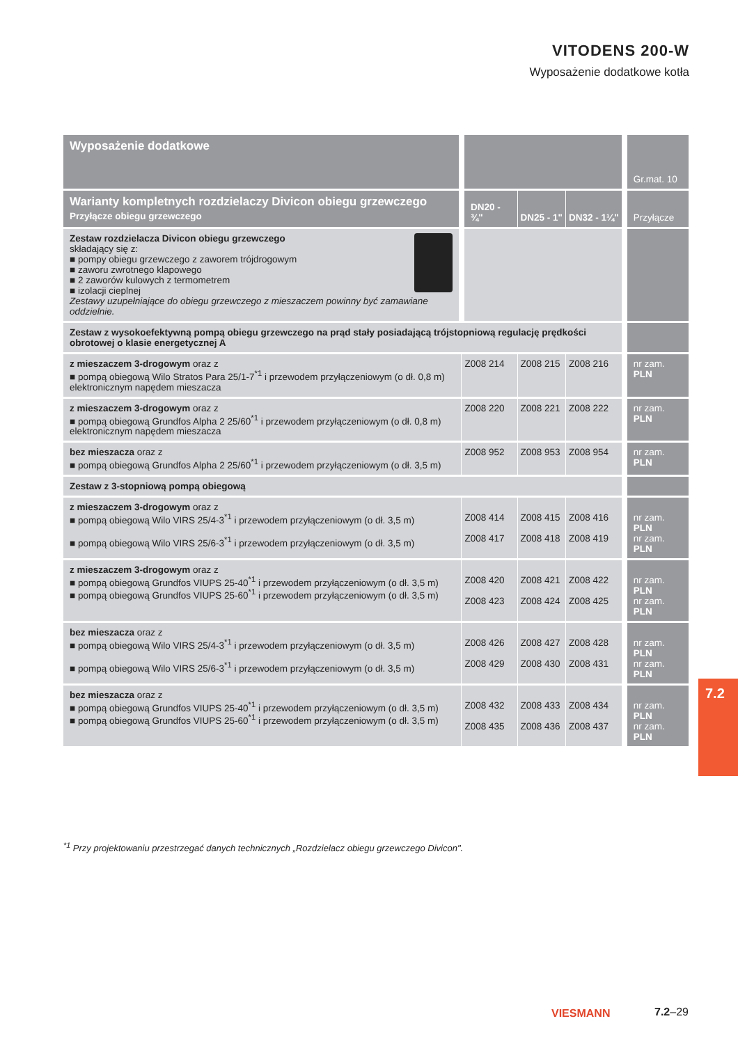VITODENS 200-W
Wyposażenie dodatkowe kotła
| Wyposażenie dodatkowe | | | | Gr.mat. 10 |
| --- | --- | --- | --- | --- |
| Warianty kompletnych rozdzielaczy Divicon obiegu grzewczego Przyłącze obiegu grzewczego | DN20 - ¾" | DN25 - 1" | DN32 - 1¼" | Przyłącze |
| Zestaw rozdzielacza Divicon obiegu grzewczego składający się z: ■ pompy obiegu grzewczego z zaworem trójdrogowym ■ zaworu zwrotnego klapowego ■ 2 zaworów kulowych z termometrem ■ izolacji cieplnej Zestawy uzupełniające do obiegu grzewczego z mieszaczem powinny być zamawiane oddzielnie. | | | | |
| Zestaw z wysokoefektywną pompą obiegu grzewczego na prąd stały posiadającą trójstopniową regulację prędkości obrotowej o klasie energetycznej A | | | | |
| z mieszaczem 3-drogowym oraz z ■ pompą obiegową Wilo Stratos Para 25/1-7<sup>*1</sup> i przewodem przyłączeniowym (o dł. 0,8 m) elektronicznym napędem mieszacza | Z008 214 | Z008 215 | Z008 216 | nr zam. PLN |
| z mieszaczem 3-drogowym oraz z ■ pompą obiegową Grundfos Alpha 2 25/60<sup>*1</sup> i przewodem przyłączeniowym (o dł. 0,8 m) elektronicznym napędem mieszacza | Z008 220 | Z008 221 | Z008 222 | nr zam. PLN |
| bez mieszacza oraz z ■ pompą obiegową Grundfos Alpha 2 25/60<sup>*1</sup> i przewodem przyłączeniowym (o dł. 3,5 m) | Z008 952 | Z008 953 | Z008 954 | nr zam. PLN |
| Zestaw z 3-stopniową pompą obiegową | | | | |
| z mieszaczem 3-drogowym oraz z ■ pompą obiegową Wilo VIRS 25/4-3<sup>*1</sup> i przewodem przyłączeniowym (o dł. 3,5 m) ■ pompą obiegową Wilo VIRS 25/6-3<sup>*1</sup> i przewodem przyłączeniowym (o dł. 3,5 m) | Z008 414 Z008 417 | Z008 415 Z008 418 | Z008 416 Z008 419 | nr zam. PLN nr zam. PLN |
| z mieszaczem 3-drogowym oraz z ■ pompą obiegową Grundfos VIUPS 25-40<sup>*1</sup> i przewodem przyłączeniowym (o dł. 3,5 m) ■ pompą obiegową Grundfos VIUPS 25-60<sup>*1</sup> i przewodem przyłączeniowym (o dł. 3,5 m) | Z008 420 Z008 423 | Z008 421 Z008 424 | Z008 422 Z008 425 | nr zam. PLN nr zam. PLN |
| bez mieszacza oraz z ■ pompą obiegową Wilo VIRS 25/4-3<sup>*1</sup> i przewodem przyłączeniowym (o dł. 3,5 m) ■ pompą obiegową Wilo VIRS 25/6-3<sup>*1</sup> i przewodem przyłączeniowym (o dł. 3,5 m) | Z008 426 Z008 429 | Z008 427 Z008 430 | Z008 428 Z008 431 | nr zam. PLN nr zam. PLN |
| bez mieszacza oraz z ■ pompą obiegową Grundfos VIUPS 25-40<sup>*1</sup> i przewodem przyłączeniowym (o dł. 3,5 m) ■ pompą obiegową Grundfos VIUPS 25-60<sup>*1</sup> i przewodem przyłączeniowym (o dł. 3,5 m) | Z008 432 Z008 435 | Z008 433 Z008 436 | Z008 434 Z008 437 | nr zam. PLN nr zam. PLN |
<sup>*1</sup> Przy projektowaniu przestrzegać danych technicznych „Rozdzielacz obiegu grzewczego Divicon".
7.2
VIESMANN 7.2–29